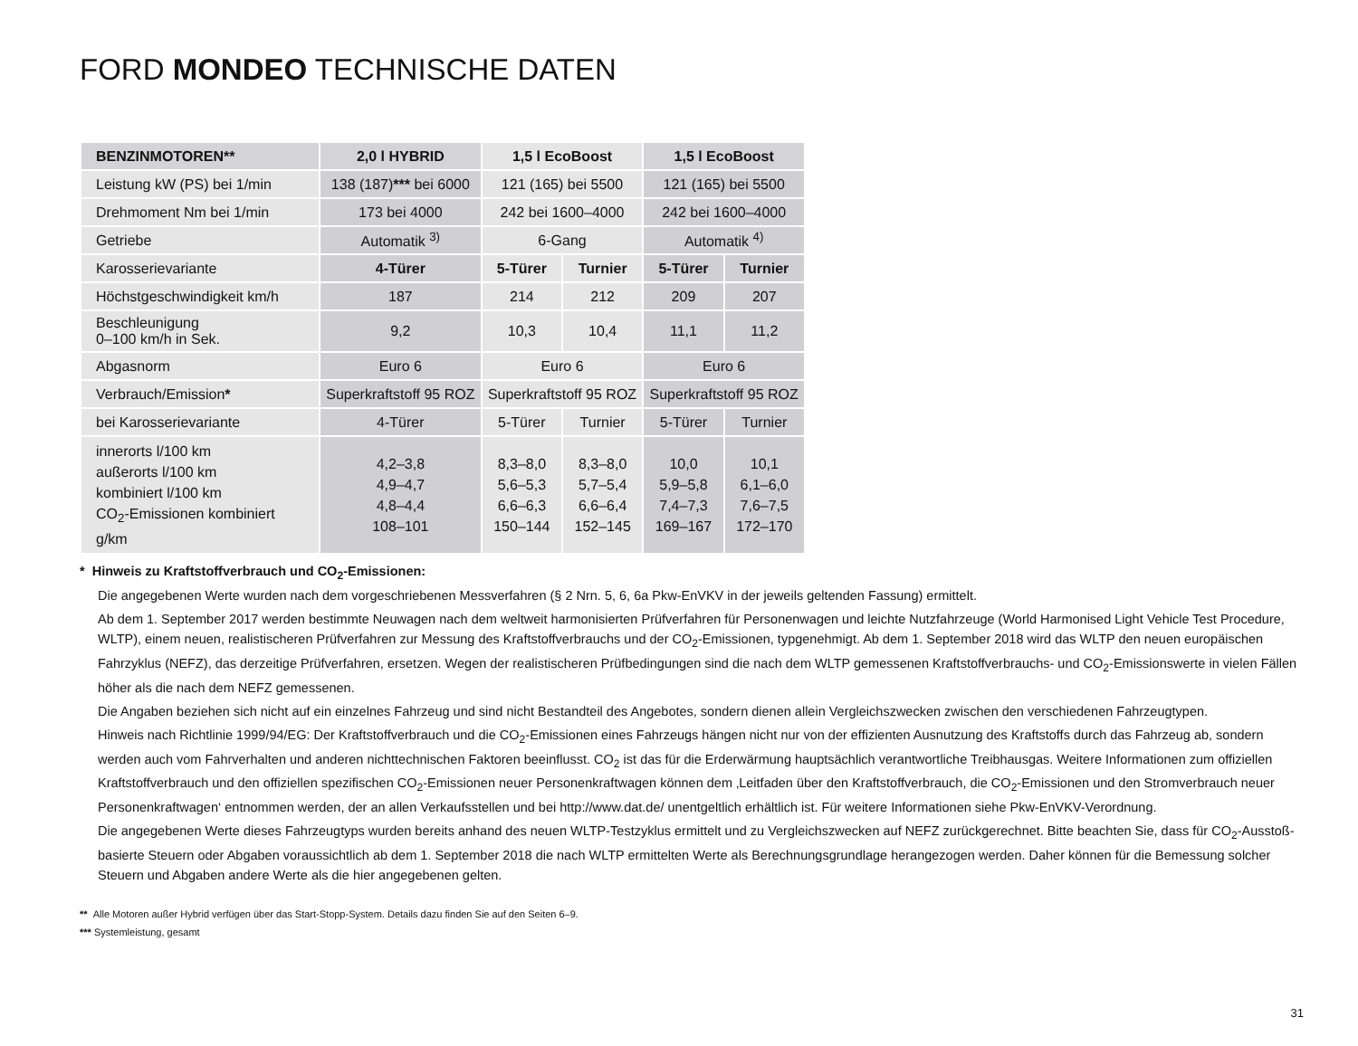FORD MONDEO TECHNISCHE DATEN
| BENZINMOTOREN** | 2,0 l HYBRID | 1,5 l EcoBoost | | 1,5 l EcoBoost | |
| --- | --- | --- | --- | --- | --- |
| Leistung kW (PS) bei 1/min | 138 (187) *** bei 6000 | 121 (165) bei 5500 | | 121 (165) bei 5500 | |
| Drehmoment Nm bei 1/min | 173 bei 4000 | 242 bei 1600–4000 | | 242 bei 1600–4000 | |
| Getriebe | Automatik <sup>3)</sup> | 6-Gang | | Automatik <sup>4)</sup> | |
| Karosserievariante | 4-Türer | 5-Türer | Turnier | 5-Türer | Turnier |
| Höchstgeschwindigkeit km/h | 187 | 214 | 212 | 209 | 207 |
| Beschleunigung 0–100 km/h in Sek. | 9,2 | 10,3 | 10,4 | 11,1 | 11,2 |
| Abgasnorm | Euro 6 | Euro 6 | | Euro 6 | |
| Verbrauch/Emission * | Superkraftstoff 95 ROZ | Superkraftstoff 95 ROZ | | Superkraftstoff 95 ROZ | |
| bei Karosserievariante | 4-Türer | 5-Türer | Turnier | 5-Türer | Turnier |
| innerorts l/100 km außerorts l/100 km kombiniert l/100 km CO<sub>2</sub>-Emissionen kombiniert g/km | 4,2–3,8 4,9–4,7 4,8–4,4 108–101 | 8,3–8,0 5,6–5,3 6,6–6,3 150–144 | 8,3–8,0 5,7–5,4 6,6–6,4 152–145 | 10,0 5,9–5,8 7,4–7,3 169–167 | 10,1 6,1–6,0 7,6–7,5 172–170 |
* Hinweis zu Kraftstoffverbrauch und CO<sub>2</sub>-Emissionen:
Die angegebenen Werte wurden nach dem vorgeschriebenen Messverfahren (§ 2 Nrn. 5, 6, 6a Pkw-EnVKV in der jeweils geltenden Fassung) ermittelt.
Ab dem 1. September 2017 werden bestimmte Neuwagen nach dem weltweit harmonisierten Prüfverfahren für Personenwagen und leichte Nutzfahrzeuge (World Harmonised Light Vehicle Test Procedure, WLTP), einem neuen, realistischeren Prüfverfahren zur Messung des Kraftstoffverbrauchs und der CO<sub>2</sub>-Emissionen, typgenehmigt. Ab dem 1. September 2018 wird das WLTP den neuen europäischen Fahrzyklus (NEFZ), das derzeitige Prüfverfahren, ersetzen. Wegen der realistischeren Prüfbedingungen sind die nach dem WLTP gemessenen Kraftstoffverbrauchs- und CO<sub>2</sub>-Emissionswerte in vielen Fällen höher als die nach dem NEFZ gemessenen.
Die Angaben beziehen sich nicht auf ein einzelnes Fahrzeug und sind nicht Bestandteil des Angebotes, sondern dienen allein Vergleichszwecken zwischen den verschiedenen Fahrzeugtypen.
Hinweis nach Richtlinie 1999/94/EG: Der Kraftstoffverbrauch und die CO<sub>2</sub>-Emissionen eines Fahrzeugs hängen nicht nur von der effizienten Ausnutzung des Kraftstoffs durch das Fahrzeug ab, sondern werden auch vom Fahrverhalten und anderen nichttechnischen Faktoren beeinflusst. CO<sub>2</sub> ist das für die Erderwärmung hauptsächlich verantwortliche Treibhausgas. Weitere Informationen zum offiziellen Kraftstoffverbrauch und den offiziellen spezifischen CO<sub>2</sub>-Emissionen neuer Personenkraftwagen können dem ‚Leitfaden über den Kraftstoffverbrauch, die CO<sub>2</sub>-Emissionen und den Stromverbrauch neuer Personenkraftwagen‘ entnommen werden, der an allen Verkaufsstellen und bei http://www.dat.de/ unentgeltlich erhältlich ist. Für weitere Informationen siehe Pkw-EnVKV-Verordnung.
Die angegebenen Werte dieses Fahrzeugtyps wurden bereits anhand des neuen WLTP-Testzyklus ermittelt und zu Vergleichszwecken auf NEFZ zurückgerechnet. Bitte beachten Sie, dass für CO<sub>2</sub>-Ausstoß-basierte Steuern oder Abgaben voraussichtlich ab dem 1. September 2018 die nach WLTP ermittelten Werte als Berechnungsgrundlage herangezogen werden. Daher können für die Bemessung solcher Steuern und Abgaben andere Werte als die hier angegebenen gelten.
** Alle Motoren außer Hybrid verfügen über das Start-Stopp-System. Details dazu finden Sie auf den Seiten 6–9.
*** Systemleistung, gesamt
31